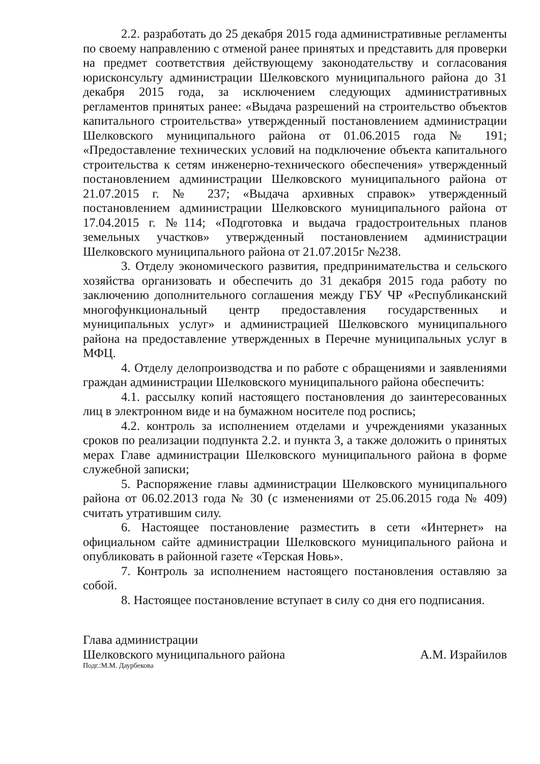2.2. разработать до 25 декабря 2015 года административные регламенты по своему направлению с отменой ранее принятых и представить для проверки на предмет соответствия действующему законодательству и согласования юрисконсульту администрации Шелковского муниципального района до 31 декабря 2015 года, за исключением следующих административных регламентов принятых ранее: «Выдача разрешений на строительство объектов капитального строительства» утвержденный постановлением администрации Шелковского муниципального района от 01.06.2015 года № 191; «Предоставление технических условий на подключение объекта капитального строительства к сетям инженерно-технического обеспечения» утвержденный постановлением администрации Шелковского муниципального района от 21.07.2015 г. № 237; «Выдача архивных справок» утвержденный постановлением администрации Шелковского муниципального района от 17.04.2015 г. №114; «Подготовка и выдача градостроительных планов земельных участков» утвержденный постановлением администрации Шелковского муниципального района от 21.07.2015г №238.
3. Отделу экономического развития, предпринимательства и сельского хозяйства организовать и обеспечить до 31 декабря 2015 года работу по заключению дополнительного соглашения между ГБУ ЧР «Республиканский многофункциональный центр предоставления государственных и муниципальных услуг» и администрацией Шелковского муниципального района на предоставление утвержденных в Перечне муниципальных услуг в МФЦ.
4. Отделу делопроизводства и по работе с обращениями и заявлениями граждан администрации Шелковского муниципального района обеспечить:
4.1. рассылку копий настоящего постановления до заинтересованных лиц в электронном виде и на бумажном носителе под роспись;
4.2. контроль за исполнением отделами и учреждениями указанных сроков по реализации подпункта 2.2. и пункта 3, а также доложить о принятых мерах Главе администрации Шелковского муниципального района в форме служебной записки;
5. Распоряжение главы администрации Шелковского муниципального района от 06.02.2013 года № 30 (с изменениями от 25.06.2015 года № 409) считать утратившим силу.
6. Настоящее постановление разместить в сети «Интернет» на официальном сайте администрации Шелковского муниципального района и опубликовать в районной газете «Терская Новь».
7. Контроль за исполнением настоящего постановления оставляю за собой.
8. Настоящее постановление вступает в силу со дня его подписания.
Глава администрации
Шелковского муниципального района А.М. Израйилов
Подг.:М.М. Даурбекова